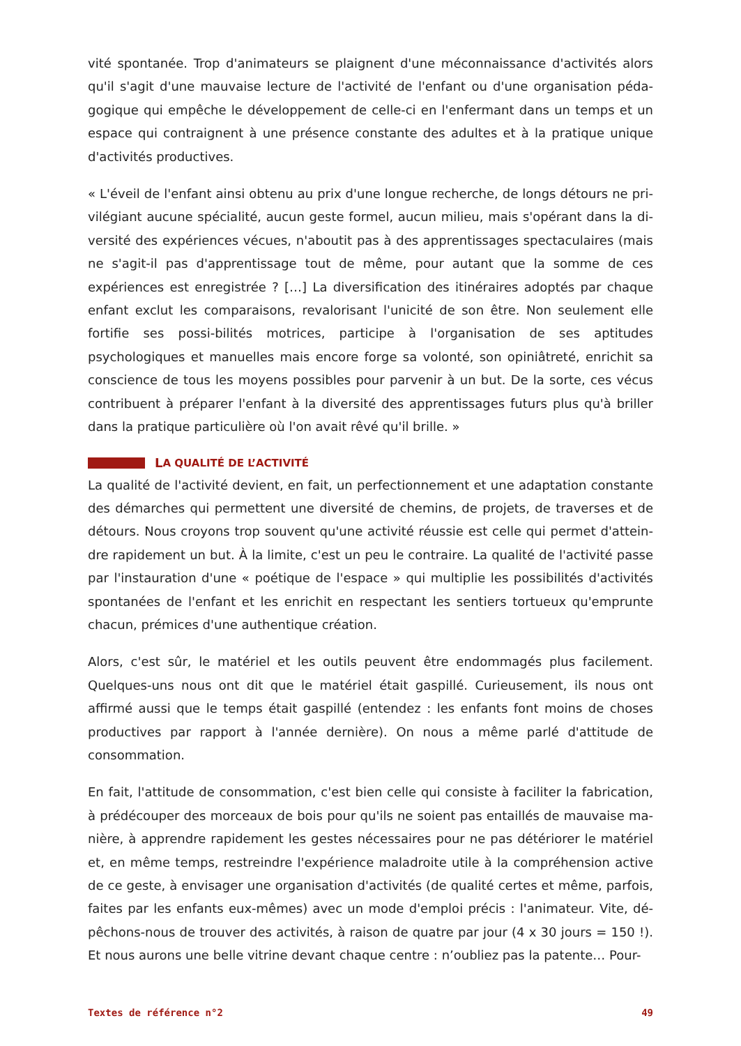vité spontanée. Trop d'animateurs se plaignent d'une méconnaissance d'activités alors qu'il s'agit d'une mauvaise lecture de l'activité de l'enfant ou d'une organisation péda-gogique qui empêche le développement de celle-ci en l'enfermant dans un temps et un espace qui contraignent à une présence constante des adultes et à la pratique unique d'activités productives.
« L'éveil de l'enfant ainsi obtenu au prix d'une longue recherche, de longs détours ne pri-vilégiant aucune spécialité, aucun geste formel, aucun milieu, mais s'opérant dans la di-versité des expériences vécues, n'aboutit pas à des apprentissages spectaculaires (mais ne s'agit-il pas d'apprentissage tout de même, pour autant que la somme de ces expériences est enregistrée ? […] La diversification des itinéraires adoptés par chaque enfant exclut les comparaisons, revalorisant l'unicité de son être. Non seulement elle fortifie ses possi-bilités motrices, participe à l'organisation de ses aptitudes psychologiques et manuelles mais encore forge sa volonté, son opiniâtreté, enrichit sa conscience de tous les moyens possibles pour parvenir à un but. De la sorte, ces vécus contribuent à préparer l'enfant à la diversité des apprentissages futurs plus qu'à briller dans la pratique particulière où l'on avait rêvé qu'il brille. »
L A QUALITÉ DE L’ACTIVITÉ
La qualité de l'activité devient, en fait, un perfectionnement et une adaptation constante des démarches qui permettent une diversité de chemins, de projets, de traverses et de détours. Nous croyons trop souvent qu'une activité réussie est celle qui permet d'attein-dre rapidement un but. À la limite, c'est un peu le contraire. La qualité de l'activité passe par l'instauration d'une « poétique de l'espace » qui multiplie les possibilités d'activités spontanées de l'enfant et les enrichit en respectant les sentiers tortueux qu'emprunte chacun, prémices d'une authentique création.
Alors, c'est sûr, le matériel et les outils peuvent être endommagés plus facilement. Quelques-uns nous ont dit que le matériel était gaspillé. Curieusement, ils nous ont affirmé aussi que le temps était gaspillé (entendez : les enfants font moins de choses productives par rapport à l'année dernière). On nous a même parlé d'attitude de consommation.
En fait, l'attitude de consommation, c'est bien celle qui consiste à faciliter la fabrication, à prédécouper des morceaux de bois pour qu'ils ne soient pas entaillés de mauvaise ma-nière, à apprendre rapidement les gestes nécessaires pour ne pas détériorer le matériel et, en même temps, restreindre l'expérience maladroite utile à la compréhension active de ce geste, à envisager une organisation d'activités (de qualité certes et même, parfois, faites par les enfants eux-mêmes) avec un mode d'emploi précis : l'animateur. Vite, dé-pêchons-nous de trouver des activités, à raison de quatre par jour (4 x 30 jours = 150 !). Et nous aurons une belle vitrine devant chaque centre : n’oubliez pas la patente… Pour-
Textes de référence n°2 49